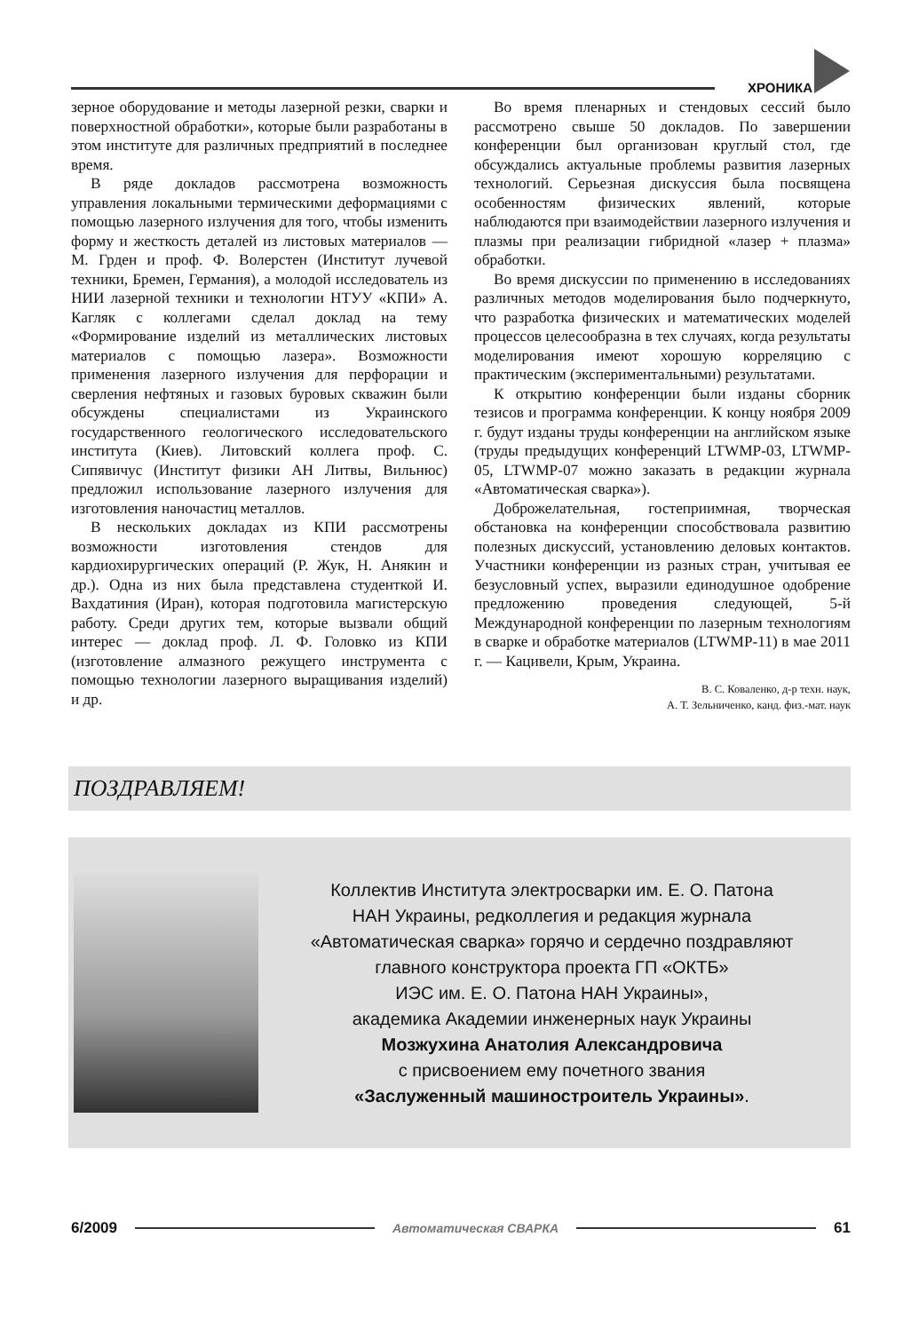ХРОНИКА
зерное оборудование и методы лазерной резки, сварки и поверхностной обработки», которые были разработаны в этом институте для различных предприятий в последнее время.
В ряде докладов рассмотрена возможность управления локальными термическими деформациями с помощью лазерного излучения для того, чтобы изменить форму и жесткость деталей из листовых материалов — М. Грден и проф. Ф. Волерстен (Институт лучевой техники, Бремен, Германия), а молодой исследователь из НИИ лазерной техники и технологии НТУУ «КПИ» А. Кагляк с коллегами сделал доклад на тему «Формирование изделий из металлических листовых материалов с помощью лазера». Возможности применения лазерного излучения для перфорации и сверления нефтяных и газовых буровых скважин были обсуждены специалистами из Украинского государственного геологического исследовательского института (Киев). Литовский коллега проф. С. Сипявичус (Институт физики АН Литвы, Вильнюс) предложил использование лазерного излучения для изготовления наночастиц металлов.
В нескольких докладах из КПИ рассмотрены возможности изготовления стендов для кардиохирургических операций (Р. Жук, Н. Анякин и др.). Одна из них была представлена студенткой И. Вахдатиния (Иран), которая подготовила магистерскую работу. Среди других тем, которые вызвали общий интерес — доклад проф. Л. Ф. Головко из КПИ (изготовление алмазного режущего инструмента с помощью технологии лазерного выращивания изделий) и др.
Во время пленарных и стендовых сессий было рассмотрено свыше 50 докладов. По завершении конференции был организован круглый стол, где обсуждались актуальные проблемы развития лазерных технологий. Серьезная дискуссия была посвящена особенностям физических явлений, которые наблюдаются при взаимодействии лазерного излучения и плазмы при реализации гибридной «лазер + плазма» обработки.
Во время дискуссии по применению в исследованиях различных методов моделирования было подчеркнуто, что разработка физических и математических моделей процессов целесообразна в тех случаях, когда результаты моделирования имеют хорошую корреляцию с практическим (экспериментальными) результатами.
К открытию конференции были изданы сборник тезисов и программа конференции. К концу ноября 2009 г. будут изданы труды конференции на английском языке (труды предыдущих конференций LTWMP-03, LTWMP-05, LTWMP-07 можно заказать в редакции журнала «Автоматическая сварка»).
Доброжелательная, гостеприимная, творческая обстановка на конференции способствовала развитию полезных дискуссий, установлению деловых контактов. Участники конференции из разных стран, учитывая ее безусловный успех, выразили единодушное одобрение предложению проведения следующей, 5-й Международной конференции по лазерным технологиям в сварке и обработке материалов (LTWMP-11) в мае 2011 г. — Кацивели, Крым, Украина.
В. С. Коваленко, д-р техн. наук,
А. Т. Зельниченко, канд. физ.-мат. наук
ПОЗДРАВЛЯЕМ!
Коллектив Института электросварки им. Е. О. Патона
НАН Украины, редколлегия и редакция журнала
«Автоматическая сварка» горячо и сердечно поздравляют
главного конструктора проекта ГП «ОКТБ»
ИЭС им. Е. О. Патона НАН Украины»,
академика Академии инженерных наук Украины
Мозжухина Анатолия Александровича
с присвоением ему почетного звания
«Заслуженный машиностроитель Украины».
6/2009 Автоматическая СВАРКА 61